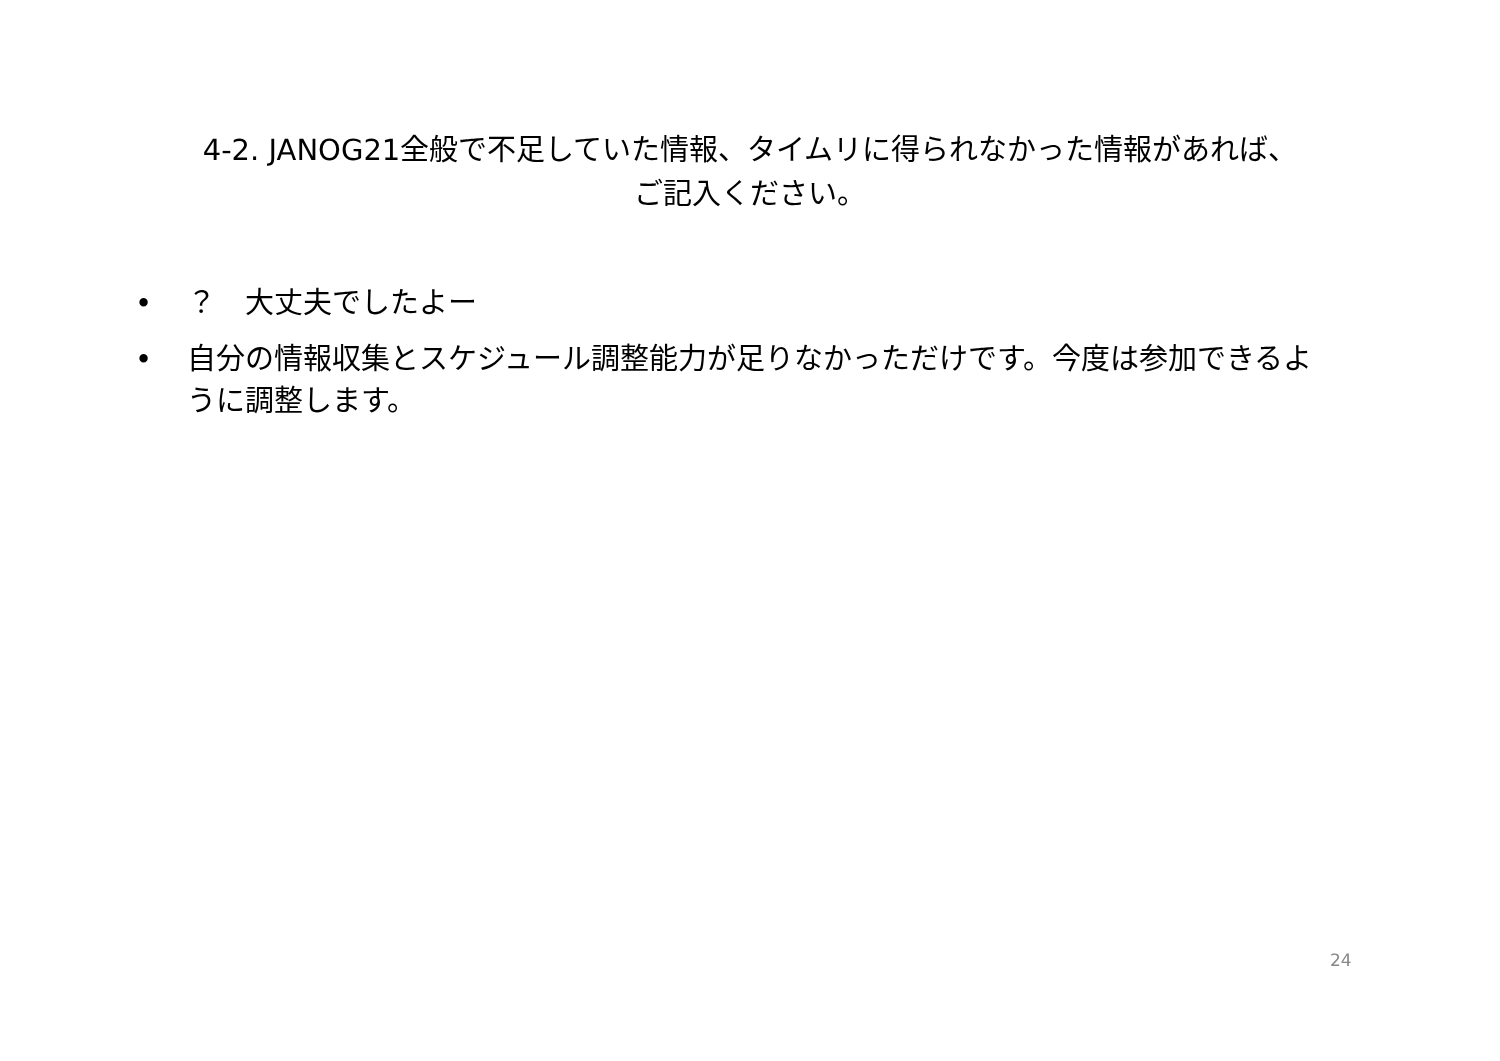4-2. JANOG21全般で不足していた情報、タイムリに得られなかった情報があれば、
ご記入ください。
• ？　大丈夫でしたよー
• 自分の情報収集とスケジュール調整能力が足りなかっただけです。今度は参加できるように調整します。
24